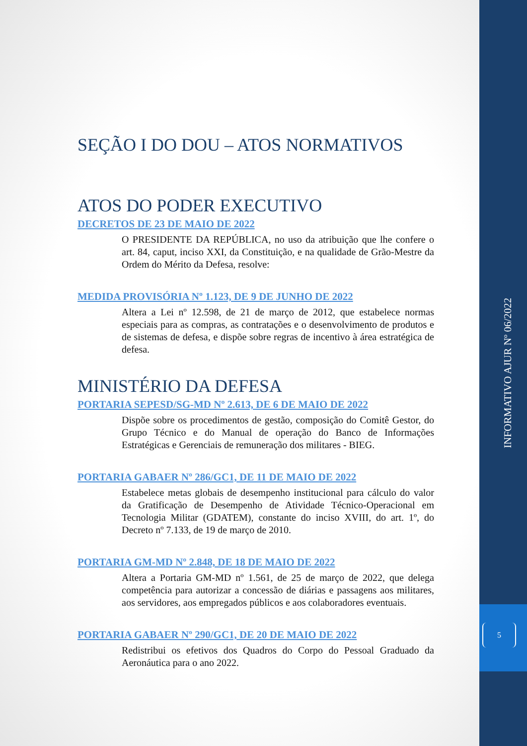INFORMATIVO AJUR Nº 06/2022
5
SEÇÃO I DO DOU – ATOS NORMATIVOS
ATOS DO PODER EXECUTIVO
DECRETOS DE 23 DE MAIO DE 2022
O PRESIDENTE DA REPÚBLICA, no uso da atribuição que lhe confere o art. 84, caput, inciso XXI, da Constituição, e na qualidade de Grão-Mestre da Ordem do Mérito da Defesa, resolve:
MEDIDA PROVISÓRIA Nº 1.123, DE 9 DE JUNHO DE 2022
Altera a Lei nº 12.598, de 21 de março de 2012, que estabelece normas especiais para as compras, as contratações e o desenvolvimento de produtos e de sistemas de defesa, e dispõe sobre regras de incentivo à área estratégica de defesa.
MINISTÉRIO DA DEFESA
PORTARIA SEPESD/SG-MD Nº 2.613, DE 6 DE MAIO DE 2022
Dispõe sobre os procedimentos de gestão, composição do Comitê Gestor, do Grupo Técnico e do Manual de operação do Banco de Informações Estratégicas e Gerenciais de remuneração dos militares - BIEG.
PORTARIA GABAER Nº 286/GC1, DE 11 DE MAIO DE 2022
Estabelece metas globais de desempenho institucional para cálculo do valor da Gratificação de Desempenho de Atividade Técnico-Operacional em Tecnologia Militar (GDATEM), constante do inciso XVIII, do art. 1º, do Decreto nº 7.133, de 19 de março de 2010.
PORTARIA GM-MD Nº 2.848, DE 18 DE MAIO DE 2022
Altera a Portaria GM-MD nº 1.561, de 25 de março de 2022, que delega competência para autorizar a concessão de diárias e passagens aos militares, aos servidores, aos empregados públicos e aos colaboradores eventuais.
PORTARIA GABAER Nº 290/GC1, DE 20 DE MAIO DE 2022
Redistribui os efetivos dos Quadros do Corpo do Pessoal Graduado da Aeronáutica para o ano 2022.